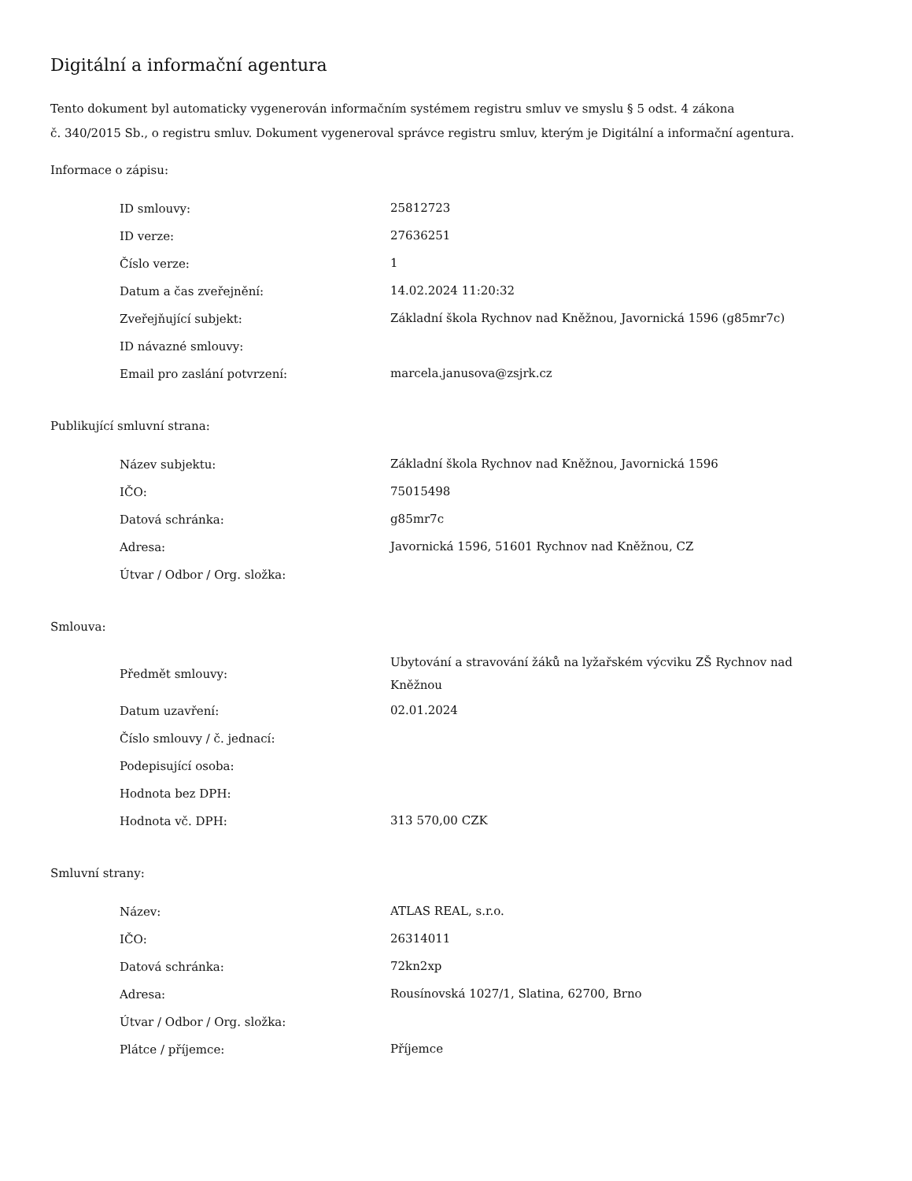Digitální a informační agentura
Tento dokument byl automaticky vygenerován informačním systémem registru smluv ve smyslu § 5 odst. 4 zákona
č. 340/2015 Sb., o registru smluv. Dokument vygeneroval správce registru smluv, kterým je Digitální a informační agentura.
Informace o zápisu:
| ID smlouvy: | 25812723 |
| ID verze: | 27636251 |
| Číslo verze: | 1 |
| Datum a čas zveřejnění: | 14.02.2024 11:20:32 |
| Zveřejňující subjekt: | Základní škola Rychnov nad Kněžnou, Javornická 1596 (g85mr7c) |
| ID návazné smlouvy: | |
| Email pro zaslání potvrzení: | marcela.janusova@zsjrk.cz |
Publikující smluvní strana:
| Název subjektu: | Základní škola Rychnov nad Kněžnou, Javornická 1596 |
| IČO: | 75015498 |
| Datová schránka: | g85mr7c |
| Adresa: | Javornická 1596, 51601 Rychnov nad Kněžnou, CZ |
| Útvar / Odbor / Org. složka: | |
Smlouva:
| Předmět smlouvy: | Ubytování a stravování žáků na lyžařském výcviku ZŠ Rychnov nad Kněžnou |
| Datum uzavření: | 02.01.2024 |
| Číslo smlouvy / č. jednací: | |
| Podepisující osoba: | |
| Hodnota bez DPH: | |
| Hodnota vč. DPH: | 313 570,00 CZK |
Smluvní strany:
| Název: | ATLAS REAL, s.r.o. |
| IČO: | 26314011 |
| Datová schránka: | 72kn2xp |
| Adresa: | Rousínovská 1027/1, Slatina, 62700, Brno |
| Útvar / Odbor / Org. složka: | |
| Plátce / příjemce: | Příjemce |